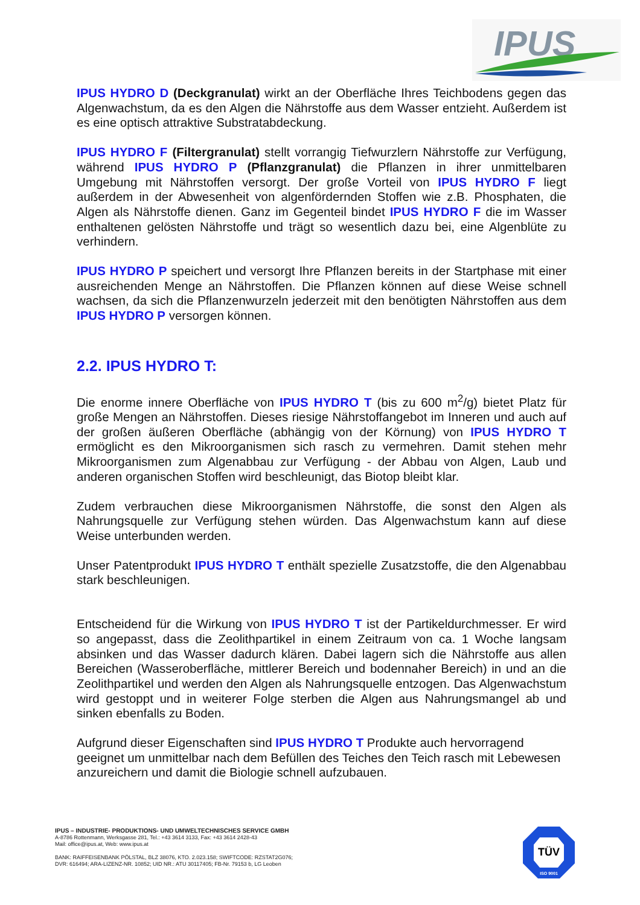IPUS
IPUS HYDRO D (Deckgranulat) wirkt an der Oberfläche Ihres Teichbodens gegen das Algenwachstum, da es den Algen die Nährstoffe aus dem Wasser entzieht. Außerdem ist es eine optisch attraktive Substratabdeckung.
IPUS HYDRO F (Filtergranulat) stellt vorrangig Tiefwurzlern Nährstoffe zur Verfügung, während IPUS HYDRO P (Pflanzgranulat) die Pflanzen in ihrer unmittelbaren Umgebung mit Nährstoffen versorgt. Der große Vorteil von IPUS HYDRO F liegt außerdem in der Abwesenheit von algenfördernden Stoffen wie z.B. Phosphaten, die Algen als Nährstoffe dienen. Ganz im Gegenteil bindet IPUS HYDRO F die im Wasser enthaltenen gelösten Nährstoffe und trägt so wesentlich dazu bei, eine Algenblüte zu verhindern.
IPUS HYDRO P speichert und versorgt Ihre Pflanzen bereits in der Startphase mit einer ausreichenden Menge an Nährstoffen. Die Pflanzen können auf diese Weise schnell wachsen, da sich die Pflanzenwurzeln jederzeit mit den benötigten Nährstoffen aus dem IPUS HYDRO P versorgen können.
2.2. IPUS HYDRO T:
Die enorme innere Oberfläche von IPUS HYDRO T (bis zu 600 m<sup>2</sup>/g) bietet Platz für große Mengen an Nährstoffen. Dieses riesige Nährstoffangebot im Inneren und auch auf der großen äußeren Oberfläche (abhängig von der Körnung) von IPUS HYDRO T ermöglicht es den Mikroorganismen sich rasch zu vermehren. Damit stehen mehr Mikroorganismen zum Algenabbau zur Verfügung - der Abbau von Algen, Laub und anderen organischen Stoffen wird beschleunigt, das Biotop bleibt klar.
Zudem verbrauchen diese Mikroorganismen Nährstoffe, die sonst den Algen als Nahrungsquelle zur Verfügung stehen würden. Das Algenwachstum kann auf diese Weise unterbunden werden.
Unser Patentprodukt IPUS HYDRO T enthält spezielle Zusatzstoffe, die den Algenabbau stark beschleunigen.
Entscheidend für die Wirkung von IPUS HYDRO T ist der Partikeldurchmesser. Er wird so angepasst, dass die Zeolithpartikel in einem Zeitraum von ca. 1 Woche langsam absinken und das Wasser dadurch klären. Dabei lagern sich die Nährstoffe aus allen Bereichen (Wasseroberfläche, mittlerer Bereich und bodennaher Bereich) in und an die Zeolithpartikel und werden den Algen als Nahrungsquelle entzogen. Das Algenwachstum wird gestoppt und in weiterer Folge sterben die Algen aus Nahrungsmangel ab und sinken ebenfalls zu Boden.
Aufgrund dieser Eigenschaften sind IPUS HYDRO T Produkte auch hervorragend geeignet um unmittelbar nach dem Befüllen des Teiches den Teich rasch mit Lebewesen anzureichern und damit die Biologie schnell aufzubauen.
IPUS – INDUSTRIE- PRODUKTIONS- UND UMWELTECHNISCHES SERVICE GMBH
A-8786 Rottenmann, Werksgasse 281, Tel.: +43 3614 3133, Fax: +43 3614 2428-43
Mail: office@ipus.at, Web: www.ipus.at
BANK: RAIFFEISENBANK PÖLSTAL, BLZ 38076, KTO. 2.023.158; SWIFTCODE: RZSTAT2G076;
DVR: 616494; ARA-LIZENZ-NR. 10852; UID NR.: ATU 30117405; FB-Nr. 79153 b, LG Leoben
TÜV
ISO 9001